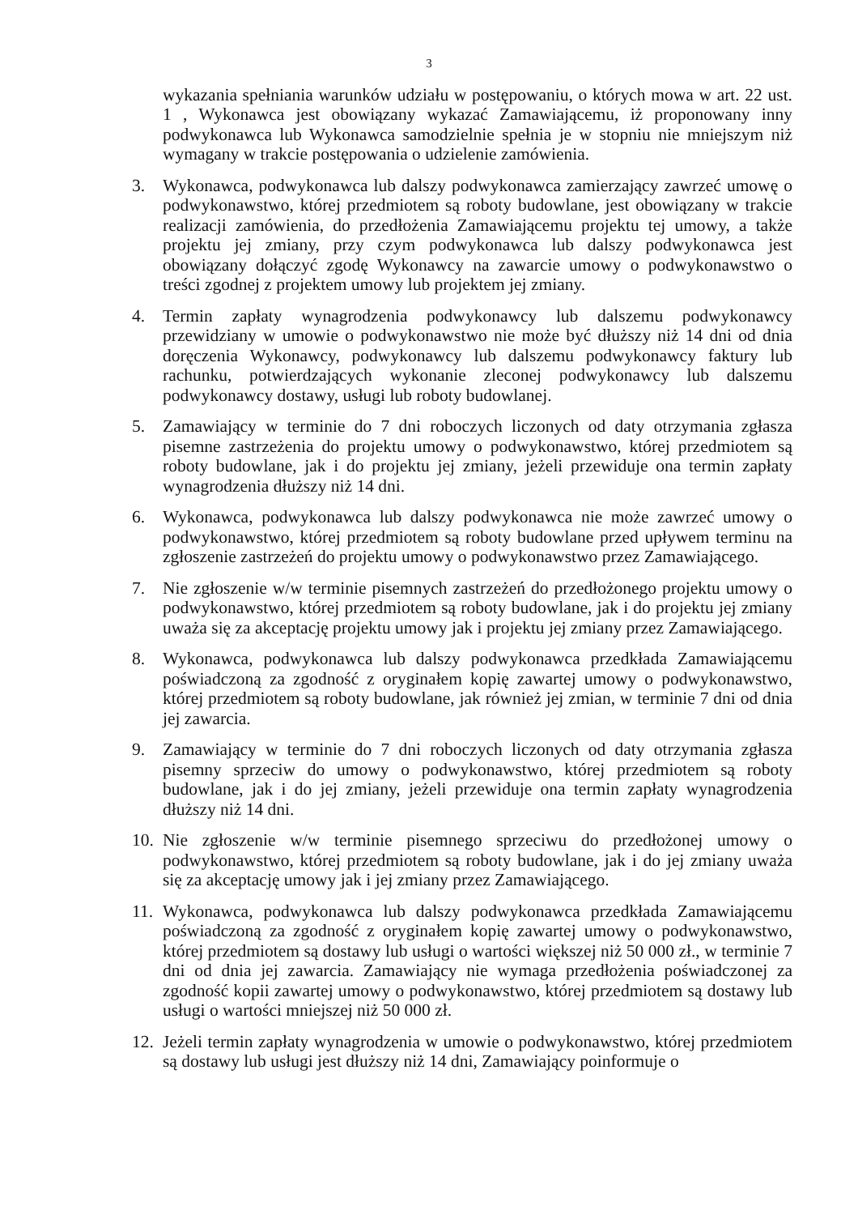3
wykazania spełniania warunków udziału w postępowaniu, o których mowa w art. 22 ust. 1 , Wykonawca jest obowiązany wykazać Zamawiającemu, iż proponowany inny podwykonawca lub Wykonawca samodzielnie spełnia je w stopniu nie mniejszym niż wymagany w trakcie postępowania o udzielenie zamówienia.
3. Wykonawca, podwykonawca lub dalszy podwykonawca zamierzający zawrzeć umowę o podwykonawstwo, której przedmiotem są roboty budowlane, jest obowiązany w trakcie realizacji zamówienia, do przedłożenia Zamawiającemu projektu tej umowy, a także projektu jej zmiany, przy czym podwykonawca lub dalszy podwykonawca jest obowiązany dołączyć zgodę Wykonawcy na zawarcie umowy o podwykonawstwo o treści zgodnej z projektem umowy lub projektem jej zmiany.
4. Termin zapłaty wynagrodzenia podwykonawcy lub dalszemu podwykonawcy przewidziany w umowie o podwykonawstwo nie może być dłuższy niż 14 dni od dnia doręczenia Wykonawcy, podwykonawcy lub dalszemu podwykonawcy faktury lub rachunku, potwierdzających wykonanie zleconej podwykonawcy lub dalszemu podwykonawcy dostawy, usługi lub roboty budowlanej.
5. Zamawiający w terminie do 7 dni roboczych liczonych od daty otrzymania zgłasza pisemne zastrzeżenia do projektu umowy o podwykonawstwo, której przedmiotem są roboty budowlane, jak i do projektu jej zmiany, jeżeli przewiduje ona termin zapłaty wynagrodzenia dłuższy niż 14 dni.
6. Wykonawca, podwykonawca lub dalszy podwykonawca nie może zawrzeć umowy o podwykonawstwo, której przedmiotem są roboty budowlane przed upływem terminu na zgłoszenie zastrzeżeń do projektu umowy o podwykonawstwo przez Zamawiającego.
7. Nie zgłoszenie w/w terminie pisemnych zastrzeżeń do przedłożonego projektu umowy o podwykonawstwo, której przedmiotem są roboty budowlane, jak i do projektu jej zmiany uważa się za akceptację projektu umowy jak i projektu jej zmiany przez Zamawiającego.
8. Wykonawca, podwykonawca lub dalszy podwykonawca przedkłada Zamawiającemu poświadczoną za zgodność z oryginałem kopię zawartej umowy o podwykonawstwo, której przedmiotem są roboty budowlane, jak również jej zmian, w terminie 7 dni od dnia jej zawarcia.
9. Zamawiający w terminie do 7 dni roboczych liczonych od daty otrzymania zgłasza pisemny sprzeciw do umowy o podwykonawstwo, której przedmiotem są roboty budowlane, jak i do jej zmiany, jeżeli przewiduje ona termin zapłaty wynagrodzenia dłuższy niż 14 dni.
10.
Nie zgłoszenie w/w terminie pisemnego sprzeciwu do przedłożonej umowy o podwykonawstwo, której przedmiotem są roboty budowlane, jak i do jej zmiany uważa się za akceptację umowy jak i jej zmiany przez Zamawiającego.
11.
Wykonawca, podwykonawca lub dalszy podwykonawca przedkłada Zamawiającemu poświadczoną za zgodność z oryginałem kopię zawartej umowy o podwykonawstwo, której przedmiotem są dostawy lub usługi o wartości większej niż 50 000 zł., w terminie 7 dni od dnia jej zawarcia. Zamawiający nie wymaga przedłożenia poświadczonej za zgodność kopii zawartej umowy o podwykonawstwo, której przedmiotem są dostawy lub usługi o wartości mniejszej niż 50 000 zł.
12.
Jeżeli termin zapłaty wynagrodzenia w umowie o podwykonawstwo, której przedmiotem są dostawy lub usługi jest dłuższy niż 14 dni, Zamawiający poinformuje o